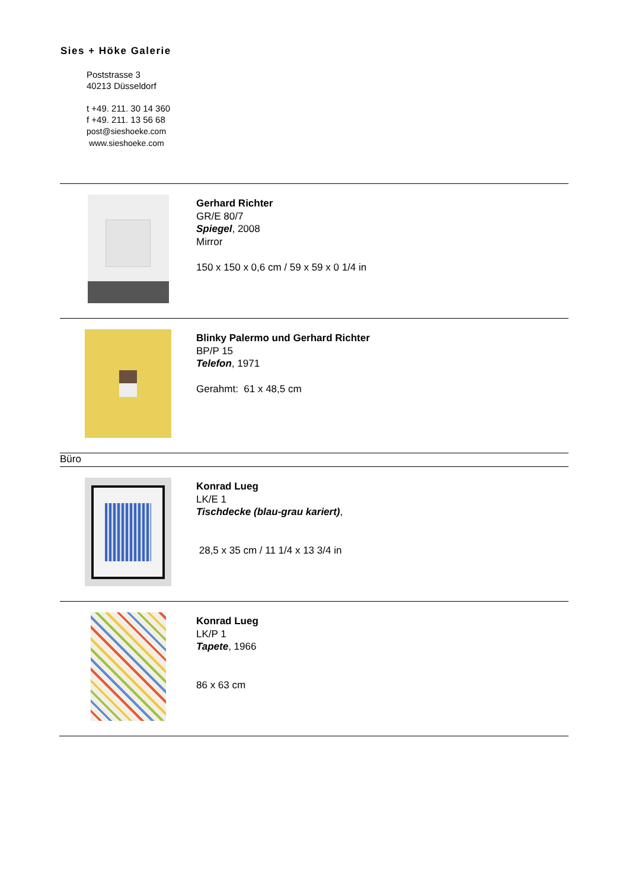Sies + Höke Galerie
Poststrasse 3
40213 Düsseldorf
t +49. 211. 30 14 360
f +49. 211. 13 56 68
post@sieshoeke.com
www.sieshoeke.com
Gerhard Richter
GR/E 80/7
Spiegel, 2008
Mirror
150 x 150 x 0,6 cm / 59 x 59 x 0 1/4 in
Blinky Palermo und Gerhard Richter
BP/P 15
Telefon, 1971
Gerahmt: 61 x 48,5 cm
Büro
Konrad Lueg
LK/E 1
Tischdecke (blau-grau kariert),
28,5 x 35 cm / 11 1/4 x 13 3/4 in
Konrad Lueg
LK/P 1
Tapete, 1966
86 x 63 cm